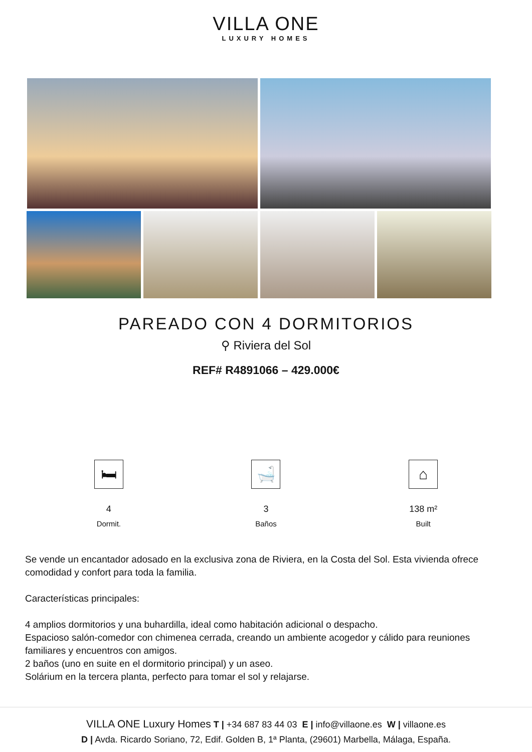VILLA ONE
LUXURY HOMES
PAREADO CON 4 DORMITORIOS
⚲ Riviera del Sol
REF# R4891066 – 429.000€
🛏
4
Dormit.
🛁
3
Baños
⌂
138 m²
Built
Se vende un encantador adosado en la exclusiva zona de Riviera, en la Costa del Sol. Esta vivienda ofrece comodidad y confort para toda la familia.
Características principales:
4 amplios dormitorios y una buhardilla, ideal como habitación adicional o despacho.
Espacioso salón-comedor con chimenea cerrada, creando un ambiente acogedor y cálido para reuniones familiares y encuentros con amigos.
2 baños (uno en suite en el dormitorio principal) y un aseo.
Solárium en la tercera planta, perfecto para tomar el sol y relajarse.
VILLA ONE Luxury Homes T | +34 687 83 44 03 E | info@villaone.es W | villaone.es
D | Avda. Ricardo Soriano, 72, Edif. Golden B, 1ª Planta, (29601) Marbella, Málaga, España.